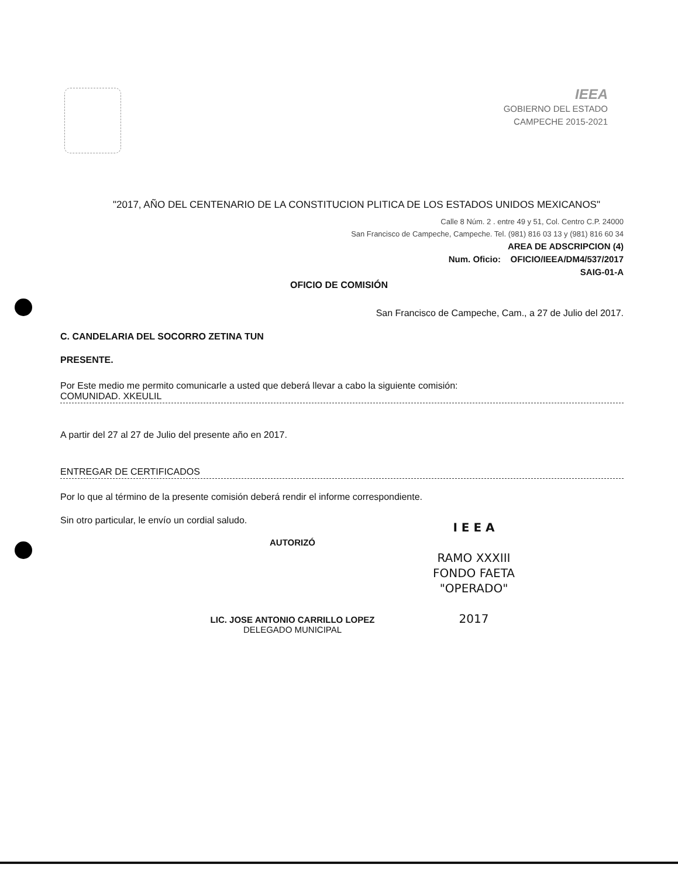IEEA
GOBIERNO DEL ESTADO
CAMPECHE 2015-2021
"2017, AÑO DEL CENTENARIO DE LA CONSTITUCION PLITICA DE LOS ESTADOS UNIDOS MEXICANOS"
Calle 8 Núm. 2 . entre 49 y 51, Col. Centro C.P. 24000
San Francisco de Campeche, Campeche. Tel. (981) 816 03 13 y (981) 816 60 34
AREA DE ADSCRIPCION (4)
Num. Oficio: OFICIO/IEEA/DM4/537/2017
SAIG-01-A
OFICIO DE COMISIÓN
San Francisco de Campeche, Cam., a 27 de Julio del 2017.
C. CANDELARIA DEL SOCORRO ZETINA TUN
PRESENTE.
Por Este medio me permito comunicarle a usted que deberá llevar a cabo la siguiente comisión:
COMUNIDAD. XKEULIL
A partir del 27 al 27 de Julio del presente año en 2017.
ENTREGAR DE CERTIFICADOS
Por lo que al término de la presente comisión deberá rendir el informe correspondiente.
Sin otro particular, le envío un cordial saludo.
AUTORIZÓ
LIC. JOSE ANTONIO CARRILLO LOPEZ
DELEGADO MUNICIPAL
I E E A
RAMO XXXIII
FONDO FAETA
"OPERADO"
2017